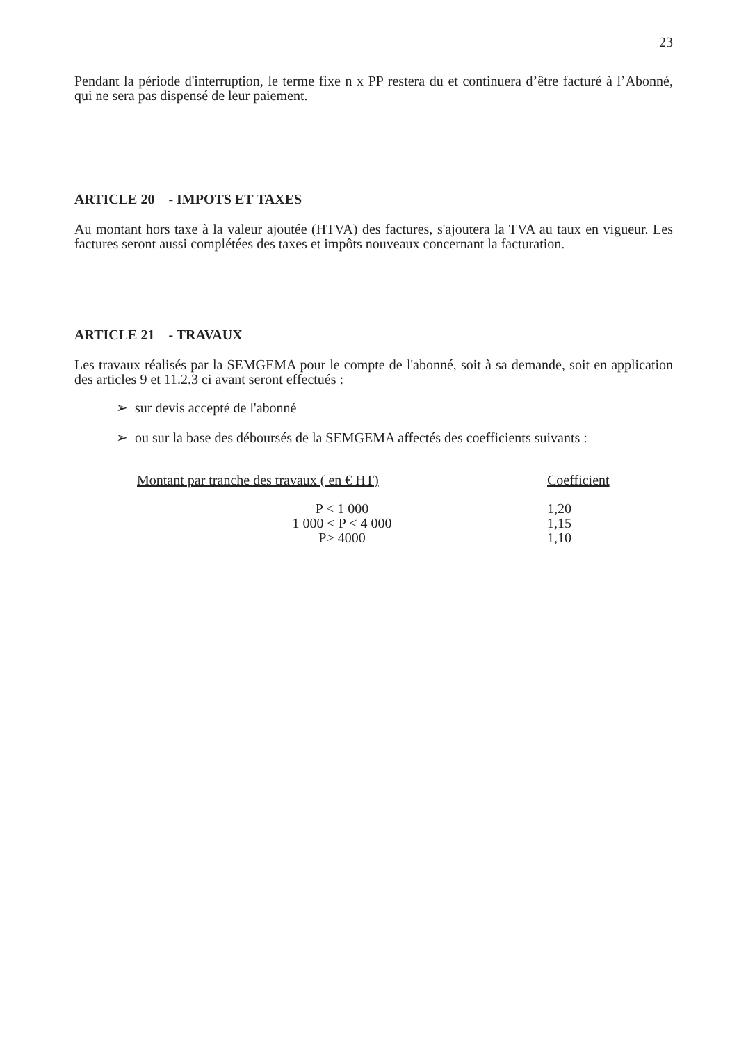23
Pendant la période d'interruption, le terme fixe n x PP restera du et continuera d’être facturé à l’Abonné, qui ne sera pas dispensé de leur paiement.
ARTICLE 20 - IMPOTS ET TAXES
Au montant hors taxe à la valeur ajoutée (HTVA) des factures, s'ajoutera la TVA au taux en vigueur. Les factures seront aussi complétées des taxes et impôts nouveaux concernant la facturation.
ARTICLE 21 - TRAVAUX
Les travaux réalisés par la SEMGEMA pour le compte de l'abonné, soit à sa demande, soit en application des articles 9 et 11.2.3 ci avant seront effectués :
➢ sur devis accepté de l'abonné
➢ ou sur la base des déboursés de la SEMGEMA affectés des coefficients suivants :
| Montant par tranche des travaux ( en € HT) | Coefficient |
| --- | --- |
| P < 1 000 | 1,20 |
| 1 000 < P < 4 000 | 1,15 |
| P> 4000 | 1,10 |